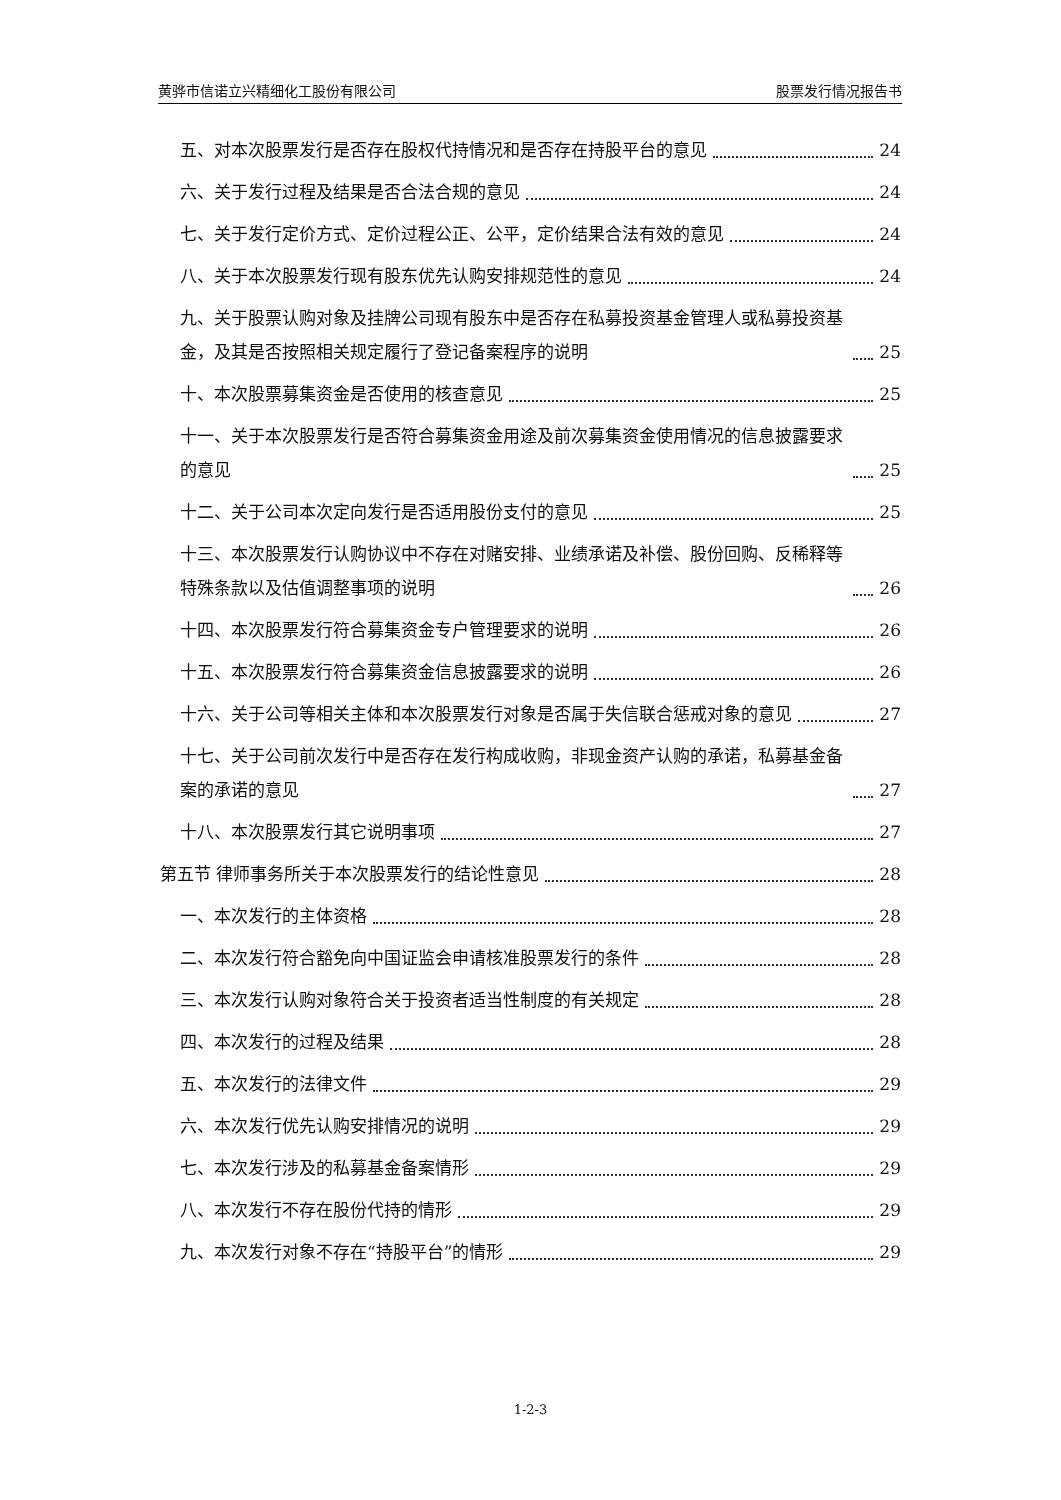黄骅市信诺立兴精细化工股份有限公司 股票发行情况报告书
五、对本次股票发行是否存在股权代持情况和是否存在持股平台的意见 24
六、关于发行过程及结果是否合法合规的意见 24
七、关于发行定价方式、定价过程公正、公平，定价结果合法有效的意见 24
八、关于本次股票发行现有股东优先认购安排规范性的意见 24
九、关于股票认购对象及挂牌公司现有股东中是否存在私募投资基金管理人或私募投资基金，及其是否按照相关规定履行了登记备案程序的说明 25
十、本次股票募集资金是否使用的核查意见 25
十一、关于本次股票发行是否符合募集资金用途及前次募集资金使用情况的信息披露要求的意见 25
十二、关于公司本次定向发行是否适用股份支付的意见 25
十三、本次股票发行认购协议中不存在对赌安排、业绩承诺及补偿、股份回购、反稀释等特殊条款以及估值调整事项的说明 26
十四、本次股票发行符合募集资金专户管理要求的说明 26
十五、本次股票发行符合募集资金信息披露要求的说明 26
十六、关于公司等相关主体和本次股票发行对象是否属于失信联合惩戒对象的意见 27
十七、关于公司前次发行中是否存在发行构成收购，非现金资产认购的承诺，私募基金备案的承诺的意见 27
十八、本次股票发行其它说明事项 27
第五节 律师事务所关于本次股票发行的结论性意见 28
一、本次发行的主体资格 28
二、本次发行符合豁免向中国证监会申请核准股票发行的条件 28
三、本次发行认购对象符合关于投资者适当性制度的有关规定 28
四、本次发行的过程及结果 28
五、本次发行的法律文件 29
六、本次发行优先认购安排情况的说明 29
七、本次发行涉及的私募基金备案情形 29
八、本次发行不存在股份代持的情形 29
九、本次发行对象不存在“持股平台”的情形 29
1-2-3